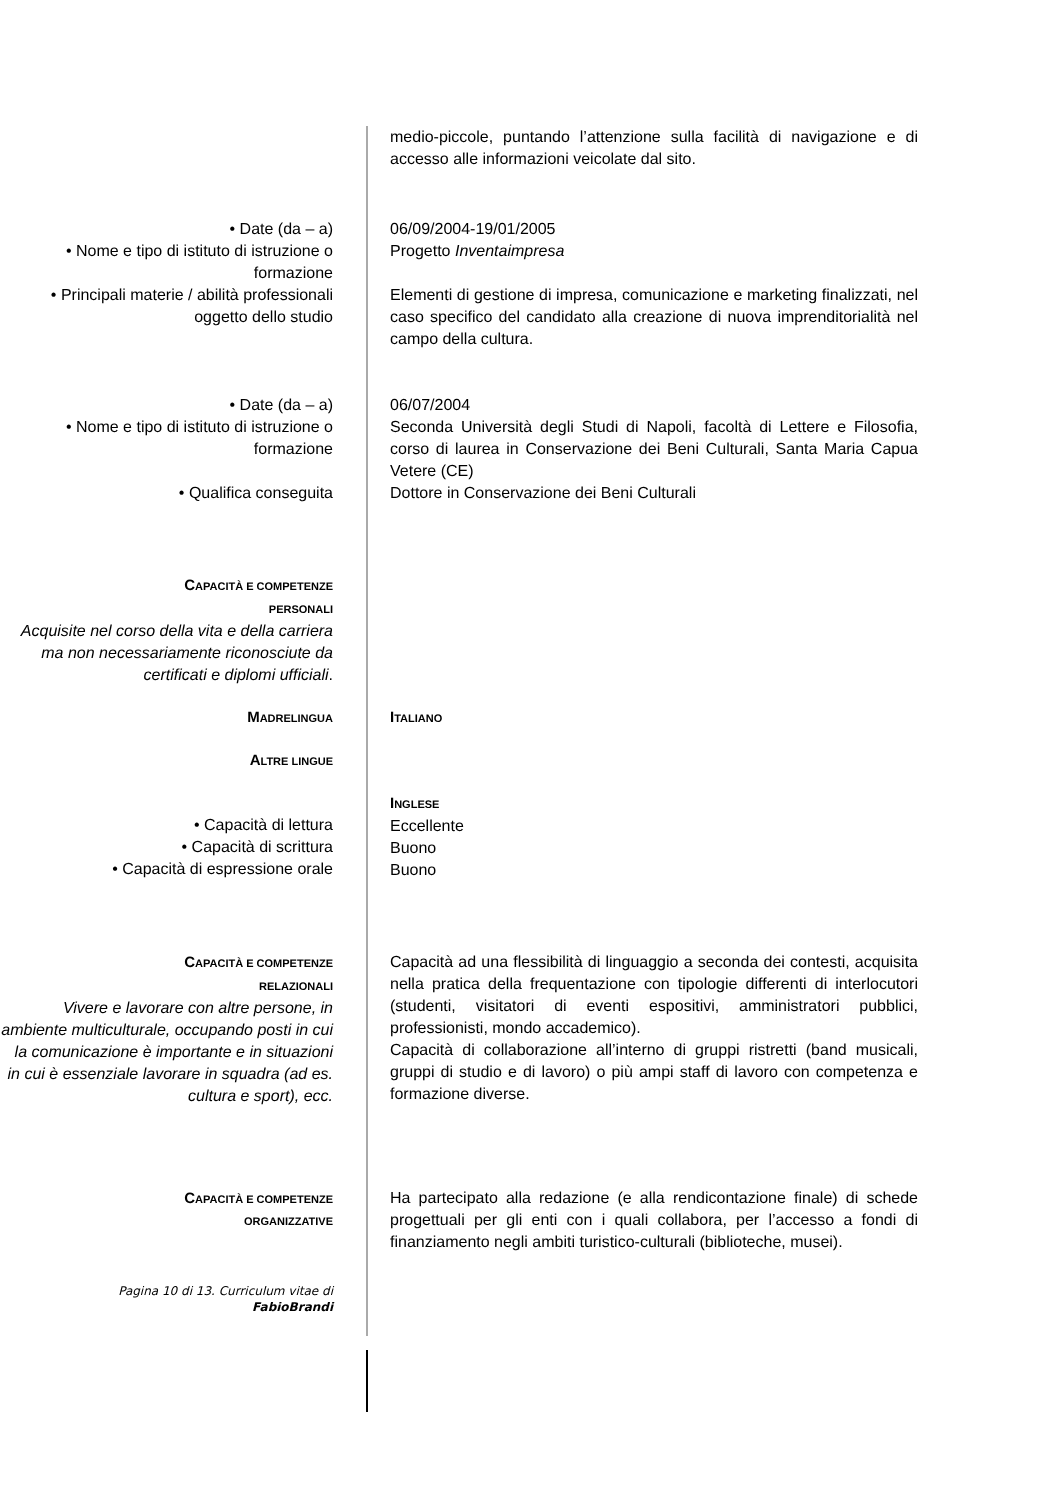medio-piccole, puntando l’attenzione sulla facilità di navigazione e di accesso alle informazioni veicolate dal sito.
• Date (da – a)
• Nome e tipo di istituto di istruzione o formazione
• Principali materie / abilità professionali oggetto dello studio
06/09/2004-19/01/2005
Progetto Inventaimpresa
Elementi di gestione di impresa, comunicazione e marketing finalizzati, nel caso specifico del candidato alla creazione di nuova imprenditorialità nel campo della cultura.
• Date (da – a)
• Nome e tipo di istituto di istruzione o formazione
06/07/2004
Seconda Università degli Studi di Napoli, facoltà di Lettere e Filosofia, corso di laurea in Conservazione dei Beni Culturali, Santa Maria Capua Vetere (CE)
• Qualifica conseguita Dottore in Conservazione dei Beni Culturali
CAPACITÀ E COMPETENZE
PERSONALI
Acquisite nel corso della vita e della carriera ma non necessariamente riconosciute da certificati e diplomi ufficiali.
MADRELINGUA
ITALIANO
ALTRE LINGUE
• Capacità di lettura
• Capacità di scrittura
• Capacità di espressione orale
INGLESE
Eccellente
Buono
Buono
CAPACITÀ E COMPETENZE
RELAZIONALI
Vivere e lavorare con altre persone, in ambiente multiculturale, occupando posti in cui la comunicazione è importante e in situazioni in cui è essenziale lavorare in squadra (ad es. cultura e sport), ecc.
Capacità ad una flessibilità di linguaggio a seconda dei contesti, acquisita nella pratica della frequentazione con tipologie differenti di interlocutori (studenti, visitatori di eventi espositivi, amministratori pubblici, professionisti, mondo accademico).
Capacità di collaborazione all’interno di gruppi ristretti (band musicali, gruppi di studio e di lavoro) o più ampi staff di lavoro con competenza e formazione diverse.
CAPACITÀ E COMPETENZE
ORGANIZZATIVE
Ha partecipato alla redazione (e alla rendicontazione finale) di schede progettuali per gli enti con i quali collabora, per l’accesso a fondi di finanziamento negli ambiti turistico-culturali (biblioteche, musei).
Pagina 10 di 13. Curriculum vitae di
FabioBrandi